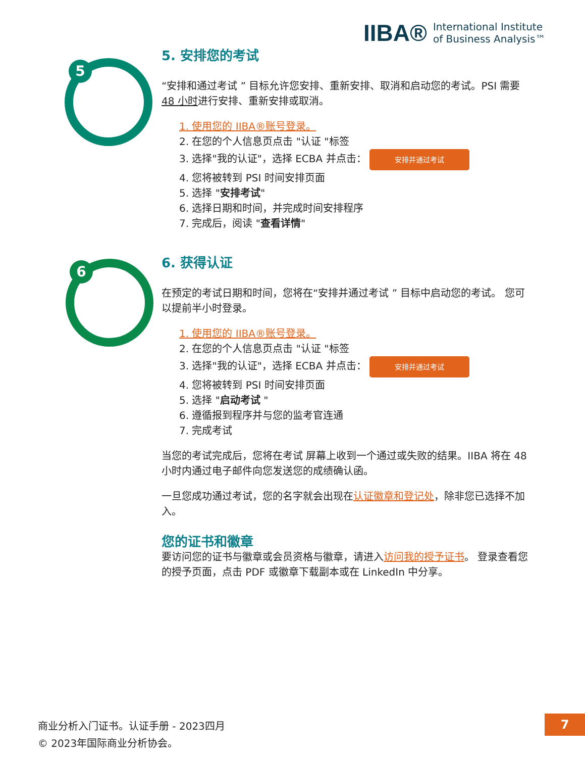IIBA® International Institute
of Business Analysis™
5
6
5. 安排您的考试
“安排和通过考试 ” 目标允许您安排、重新安排、取消和启动您的考试。PSI 需要 48 小时进行安排、重新安排或取消。
1. 使用您的 IIBA®账号登录。
2. 在您的个人信息页点击 "认证 "标签
3. 选择"我的认证"，选择 ECBA 并点击： 安排并通过考试
4. 您将被转到 PSI 时间安排页面
5. 选择 "安排考试"
6. 选择日期和时间，并完成时间安排程序
7. 完成后，阅读 "查看详情"
6. 获得认证
在预定的考试日期和时间，您将在“安排并通过考试 ” 目标中启动您的考试。 您可以提前半小时登录。
1. 使用您的 IIBA®账号登录。
2. 在您的个人信息页点击 "认证 "标签
3. 选择"我的认证"，选择 ECBA 并点击： 安排并通过考试
4. 您将被转到 PSI 时间安排页面
5. 选择 "启动考试 "
6. 遵循报到程序并与您的监考官连通
7. 完成考试
当您的考试完成后，您将在考试 屏幕上收到一个通过或失败的结果。IIBA 将在 48 小时内通过电子邮件向您发送您的成绩确认函。
一旦您成功通过考试，您的名字就会出现在认证徽章和登记处，除非您已选择不加入。
您的证书和徽章
要访问您的证书与徽章或会员资格与徽章，请进入访问我的授予证书。 登录查看您的授予页面，点击 PDF 或徽章下载副本或在 LinkedIn 中分享。
商业分析入门证书。认证手册 - 2023四月
© 2023年国际商业分析协会。
7